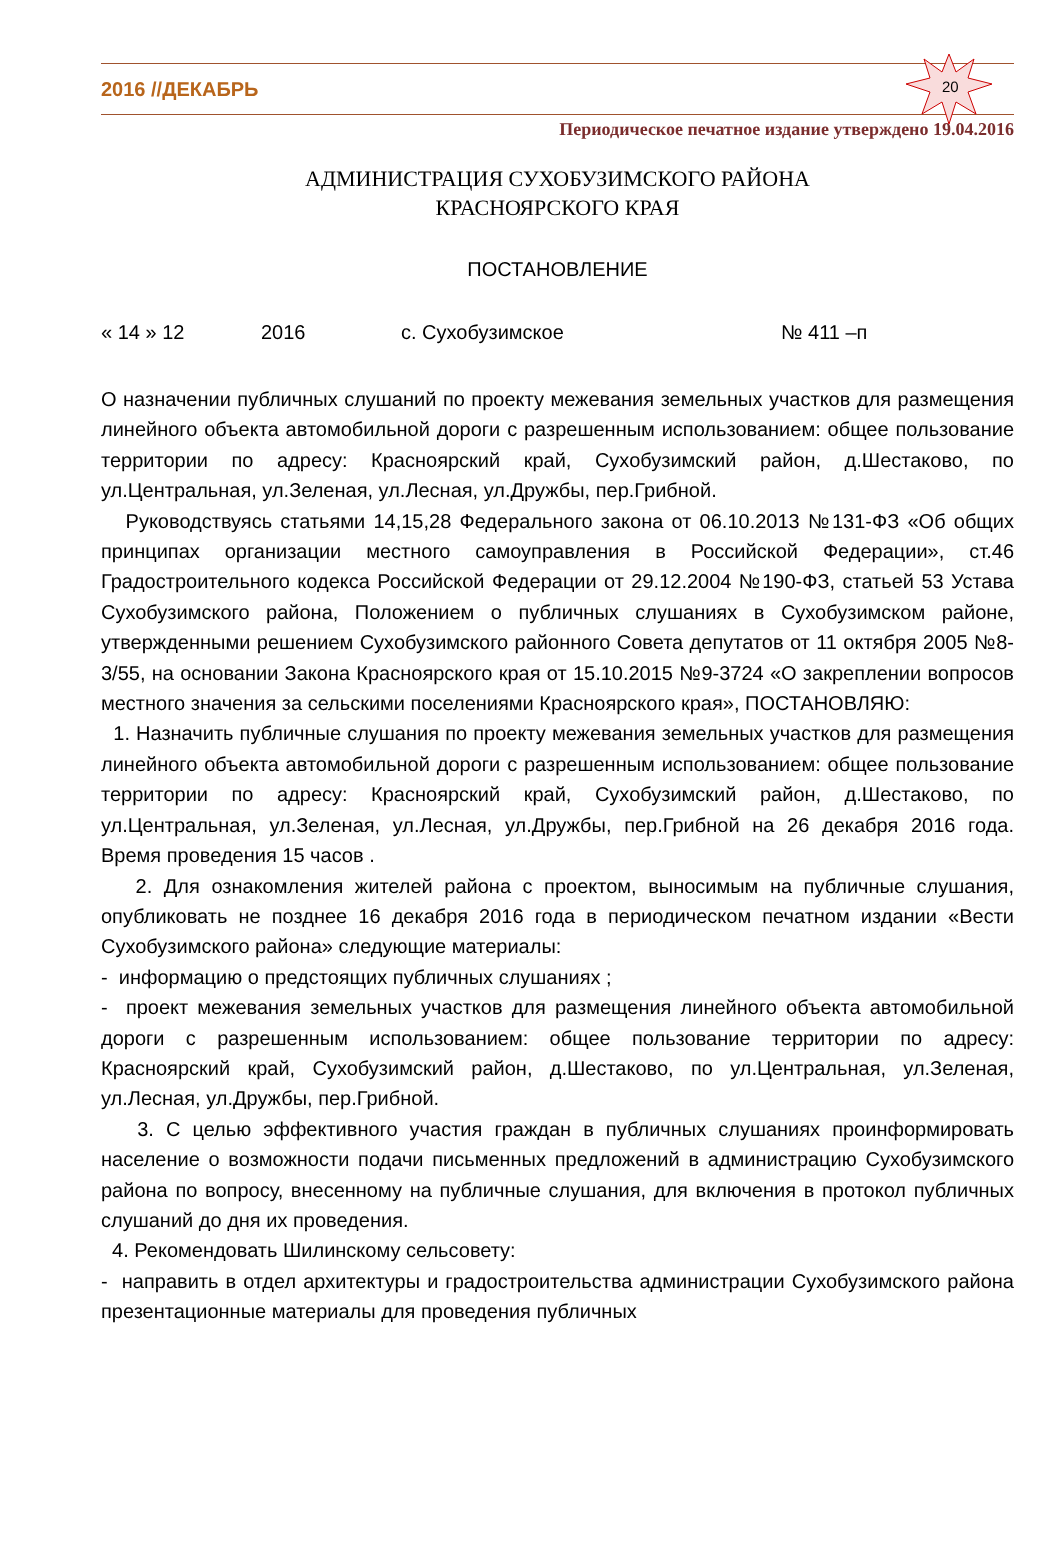2016 //ДЕКАБРЬ
20
Периодическое печатное издание утверждено 19.04.2016
АДМИНИСТРАЦИЯ СУХОБУЗИМСКОГО РАЙОНА
КРАСНОЯРСКОГО КРАЯ
ПОСТАНОВЛЕНИЕ
« 14 » 12 2016 с. Сухобузимское № 411 –п
О назначении публичных слушаний по проекту межевания земельных участков для размещения линейного объекта автомобильной дороги с разрешенным использованием: общее пользование территории по адресу: Красноярский край, Сухобузимский район, д.Шестаково, по ул.Центральная, ул.Зеленая, ул.Лесная, ул.Дружбы, пер.Грибной.
Руководствуясь статьями 14,15,28 Федерального закона от 06.10.2013 №131-ФЗ «Об общих принципах организации местного самоуправления в Российской Федерации», ст.46 Градостроительного кодекса Российской Федерации от 29.12.2004 №190-ФЗ, статьей 53 Устава Сухобузимского района, Положением о публичных слушаниях в Сухобузимском районе, утвержденными решением Сухобузимского районного Совета депутатов от 11 октября 2005 №8-3/55, на основании Закона Красноярского края от 15.10.2015 №9-3724 «О закреплении вопросов местного значения за сельскими поселениями Красноярского края», ПОСТАНОВЛЯЮ:
1. Назначить публичные слушания по проекту межевания земельных участков для размещения линейного объекта автомобильной дороги с разрешенным использованием: общее пользование территории по адресу: Красноярский край, Сухобузимский район, д.Шестаково, по ул.Центральная, ул.Зеленая, ул.Лесная, ул.Дружбы, пер.Грибной на 26 декабря 2016 года. Время проведения 15 часов .
2. Для ознакомления жителей района с проектом, выносимым на публичные слушания, опубликовать не позднее 16 декабря 2016 года в периодическом печатном издании «Вести Сухобузимского района» следующие материалы:
- информацию о предстоящих публичных слушаниях ;
- проект межевания земельных участков для размещения линейного объекта автомобильной дороги с разрешенным использованием: общее пользование территории по адресу: Красноярский край, Сухобузимский район, д.Шестаково, по ул.Центральная, ул.Зеленая, ул.Лесная, ул.Дружбы, пер.Грибной.
3. С целью эффективного участия граждан в публичных слушаниях проинформировать население о возможности подачи письменных предложений в администрацию Сухобузимского района по вопросу, внесенному на публичные слушания, для включения в протокол публичных слушаний до дня их проведения.
4. Рекомендовать Шилинскому сельсовету:
- направить в отдел архитектуры и градостроительства администрации Сухобузимского района презентационные материалы для проведения публичных